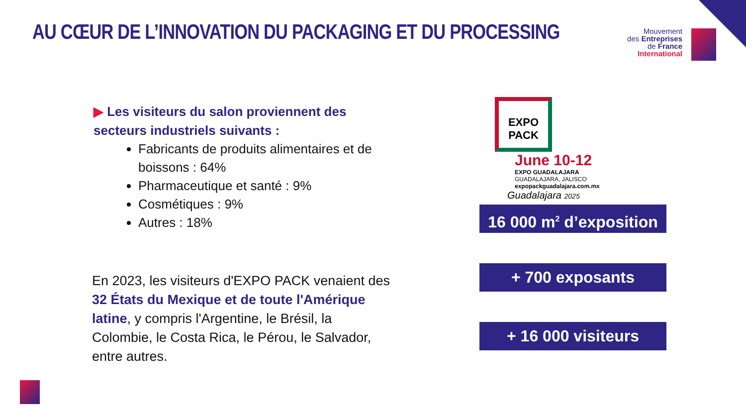AU CŒUR DE L’INNOVATION DU PACKAGING ET DU PROCESSING
Mouvement
des Entreprises
de France
International
▶ Les visiteurs du salon proviennent des secteurs industriels suivants :
Fabricants de produits alimentaires et de boissons : 64%
Pharmaceutique et santé : 9%
Cosmétiques : 9%
Autres : 18%
En 2023, les visiteurs d'EXPO PACK venaient des 32 États du Mexique et de toute l'Amérique latine, y compris l'Argentine, le Brésil, la Colombie, le Costa Rica, le Pérou, le Salvador, entre autres.
EXPO
PACK
June 10-12
EXPO GUADALAJARA
GUADALAJARA, JALISCO
expopackguadalajara.com.mx
Guadalajara 2025
16 000 m<sup>2</sup> d’exposition
+ 700 exposants
+ 16 000 visiteurs